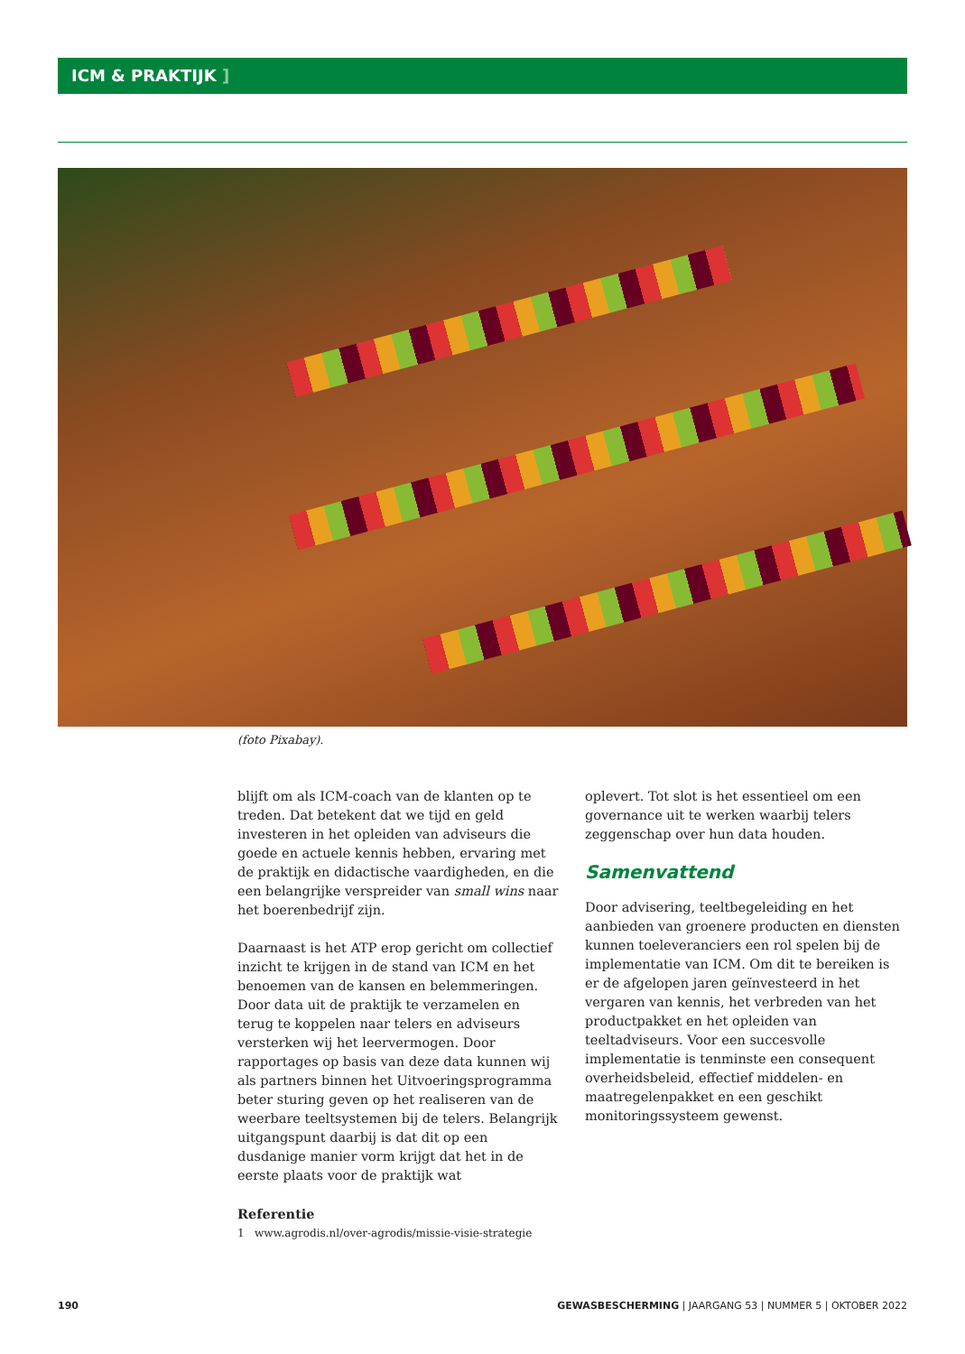ICM & PRAKTIJK ]
(foto Pixabay).
blijft om als ICM-coach van de klanten op te treden. Dat betekent dat we tijd en geld investeren in het opleiden van adviseurs die goede en actuele kennis hebben, ervaring met de praktijk en didactische vaardigheden, en die een belangrijke verspreider van small wins naar het boerenbedrijf zijn.
Daarnaast is het ATP erop gericht om collectief inzicht te krijgen in de stand van ICM en het benoemen van de kansen en belemmeringen. Door data uit de praktijk te verzamelen en terug te koppelen naar telers en adviseurs versterken wij het leervermogen. Door rapportages op basis van deze data kunnen wij als partners binnen het Uitvoeringsprogramma beter sturing geven op het realiseren van de weerbare teeltsystemen bij de telers. Belangrijk uitgangspunt daarbij is dat dit op een dusdanige manier vorm krijgt dat het in de eerste plaats voor de praktijk wat
Referentie
1 www.agrodis.nl/over-agrodis/missie-visie-strategie
oplevert. Tot slot is het essentieel om een governance uit te werken waarbij telers zeggenschap over hun data houden.
Samenvattend
Door advisering, teeltbegeleiding en het aanbieden van groenere producten en diensten kunnen toeleveranciers een rol spelen bij de implementatie van ICM. Om dit te bereiken is er de afgelopen jaren geïnvesteerd in het vergaren van kennis, het verbreden van het productpakket en het opleiden van teeltadviseurs. Voor een succesvolle implementatie is tenminste een consequent overheidsbeleid, effectief middelen- en maatregelenpakket en een geschikt monitoringssysteem gewenst.
190 GEWASBESCHERMING | JAARGANG 53 | NUMMER 5 | OKTOBER 2022